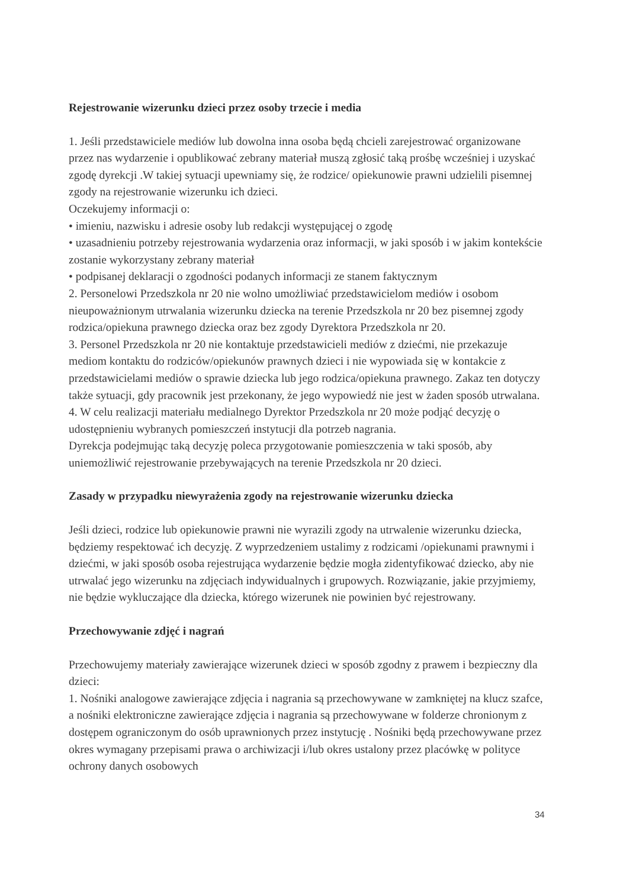Rejestrowanie wizerunku dzieci przez osoby trzecie i media
1. Jeśli przedstawiciele mediów lub dowolna inna osoba będą chcieli zarejestrować organizowane przez nas wydarzenie i opublikować zebrany materiał muszą zgłosić taką prośbę wcześniej i uzyskać zgodę dyrekcji .W takiej sytuacji upewniamy się, że rodzice/ opiekunowie prawni udzielili pisemnej zgody na rejestrowanie wizerunku ich dzieci.
Oczekujemy informacji o:
• imieniu, nazwisku i adresie osoby lub redakcji występującej o zgodę
• uzasadnieniu potrzeby rejestrowania wydarzenia oraz informacji, w jaki sposób i w jakim kontekście zostanie wykorzystany zebrany materiał
• podpisanej deklaracji o zgodności podanych informacji ze stanem faktycznym
2. Personelowi Przedszkola nr 20 nie wolno umożliwiać przedstawicielom mediów i osobom nieupoważnionym utrwalania wizerunku dziecka na terenie Przedszkola nr 20 bez pisemnej zgody rodzica/opiekuna prawnego dziecka oraz bez zgody Dyrektora Przedszkola nr 20.
3. Personel Przedszkola nr 20 nie kontaktuje przedstawicieli mediów z dziećmi, nie przekazuje mediom kontaktu do rodziców/opiekunów prawnych dzieci i nie wypowiada się w kontakcie z przedstawicielami mediów o sprawie dziecka lub jego rodzica/opiekuna prawnego. Zakaz ten dotyczy także sytuacji, gdy pracownik jest przekonany, że jego wypowiedź nie jest w żaden sposób utrwalana.
4. W celu realizacji materiału medialnego Dyrektor Przedszkola nr 20 może podjąć decyzję o udostępnieniu wybranych pomieszczeń instytucji dla potrzeb nagrania.
Dyrekcja podejmując taką decyzję poleca przygotowanie pomieszczenia w taki sposób, aby uniemożliwić rejestrowanie przebywających na terenie Przedszkola nr 20 dzieci.
Zasady w przypadku niewyrażenia zgody na rejestrowanie wizerunku dziecka
Jeśli dzieci, rodzice lub opiekunowie prawni nie wyrazili zgody na utrwalenie wizerunku dziecka, będziemy respektować ich decyzję. Z wyprzedzeniem ustalimy z rodzicami /opiekunami prawnymi i dziećmi, w jaki sposób osoba rejestrująca wydarzenie będzie mogła zidentyfikować dziecko, aby nie utrwalać jego wizerunku na zdjęciach indywidualnych i grupowych. Rozwiązanie, jakie przyjmiemy, nie będzie wykluczające dla dziecka, którego wizerunek nie powinien być rejestrowany.
Przechowywanie zdjęć i nagrań
Przechowujemy materiały zawierające wizerunek dzieci w sposób zgodny z prawem i bezpieczny dla dzieci:
1. Nośniki analogowe zawierające zdjęcia i nagrania są przechowywane w zamkniętej na klucz szafce, a nośniki elektroniczne zawierające zdjęcia i nagrania są przechowywane w folderze chronionym z dostępem ograniczonym do osób uprawnionych przez instytucję . Nośniki będą przechowywane przez okres wymagany przepisami prawa o archiwizacji i/lub okres ustalony przez placówkę w polityce ochrony danych osobowych
34